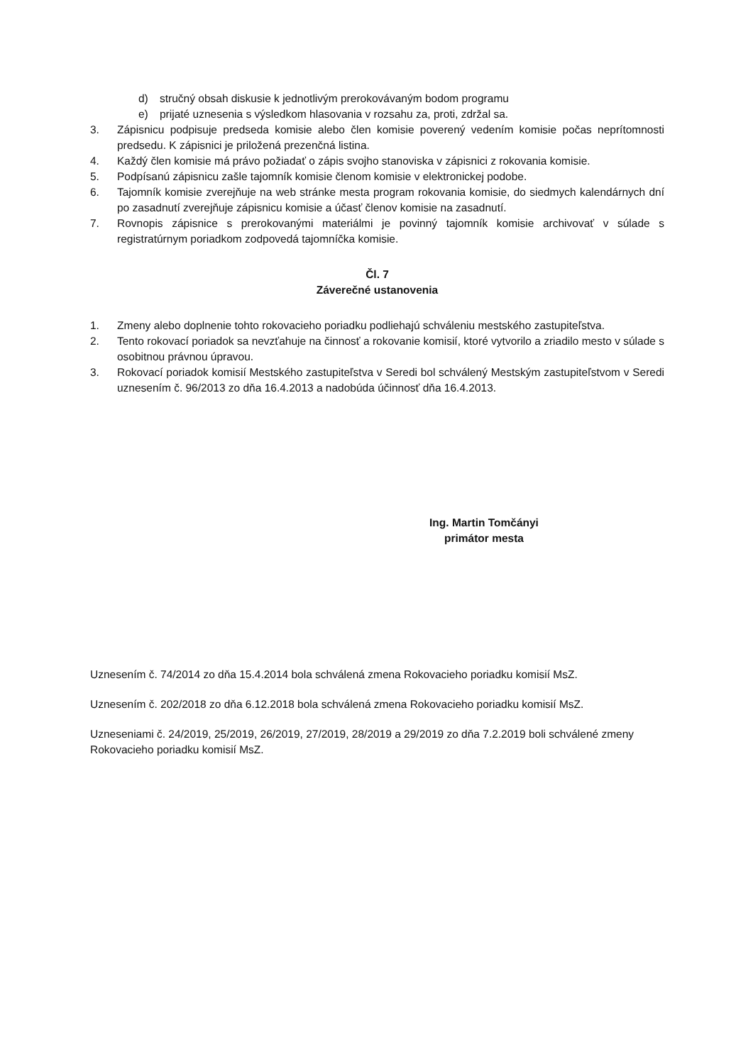d) stručný obsah diskusie k jednotlivým prerokovávaným bodom programu
e) prijaté uznesenia s výsledkom hlasovania v rozsahu za, proti, zdržal sa.
3. Zápisnicu podpisuje predseda komisie alebo člen komisie poverený vedením komisie počas neprítomnosti predsedu. K zápisnici je priložená prezenčná listina.
4. Každý člen komisie má právo požiadať o zápis svojho stanoviska v zápisnici z rokovania komisie.
5. Podpísanú zápisnicu zašle tajomník komisie členom komisie v elektronickej podobe.
6. Tajomník komisie zverejňuje na web stránke mesta program rokovania komisie, do siedmych kalendárnych dní po zasadnutí zverejňuje zápisnicu komisie a účasť členov komisie na zasadnutí.
7. Rovnopis zápisnice s prerokovanými materiálmi je povinný tajomník komisie archivovať v súlade s registratúrnym poriadkom zodpovedá tajomníčka komisie.
Čl. 7
Záverečné ustanovenia
1. Zmeny alebo doplnenie tohto rokovacieho poriadku podliehajú schváleniu mestského zastupiteľstva.
2. Tento rokovací poriadok sa nevzťahuje na činnosť a rokovanie komisií, ktoré vytvorilo a zriadilo mesto v súlade s osobitnou právnou úpravou.
3. Rokovací poriadok komisií Mestského zastupiteľstva v Seredi bol schválený Mestským zastupiteľstvom v Seredi uznesením č. 96/2013 zo dňa 16.4.2013 a nadobúda účinnosť dňa 16.4.2013.
Ing. Martin Tomčányi
primátor mesta
Uznesením č. 74/2014 zo dňa 15.4.2014 bola schválená zmena Rokovacieho poriadku komisií MsZ.
Uznesením č. 202/2018 zo dňa 6.12.2018 bola schválená zmena Rokovacieho poriadku komisií MsZ.
Uzneseniami č. 24/2019, 25/2019, 26/2019, 27/2019, 28/2019 a 29/2019 zo dňa 7.2.2019 boli schválené zmeny Rokovacieho poriadku komisií MsZ.